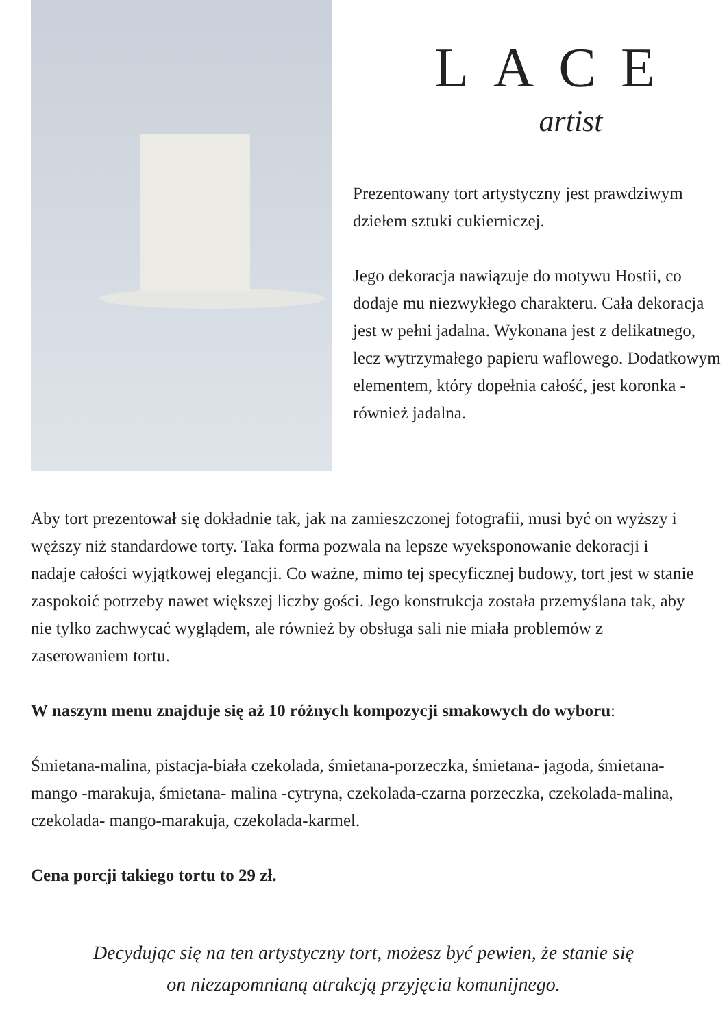LACE
artist
Prezentowany tort artystyczny jest prawdziwym dziełem sztuki cukierniczej.
Jego dekoracja nawiązuje do motywu Hostii, co dodaje mu niezwykłego charakteru. Cała dekoracja jest w pełni jadalna. Wykonana jest z delikatnego, lecz wytrzymałego papieru waflowego. Dodatkowym elementem, który dopełnia całość, jest koronka - również jadalna.
Aby tort prezentował się dokładnie tak, jak na zamieszczonej fotografii, musi być on wyższy i węższy niż standardowe torty. Taka forma pozwala na lepsze wyeksponowanie dekoracji i nadaje całości wyjątkowej elegancji. Co ważne, mimo tej specyficznej budowy, tort jest w stanie zaspokoić potrzeby nawet większej liczby gości. Jego konstrukcja została przemyślana tak, aby nie tylko zachwycać wyglądem, ale również by obsługa sali nie miała problemów z zaserowaniem tortu.
W naszym menu znajduje się aż 10 różnych kompozycji smakowych do wyboru:
Śmietana-malina, pistacja-biała czekolada, śmietana-porzeczka, śmietana- jagoda, śmietana- mango -marakuja, śmietana- malina -cytryna, czekolada-czarna porzeczka, czekolada-malina, czekolada- mango-marakuja, czekolada-karmel.
Cena porcji takiego tortu to 29 zł.
Decydując się na ten artystyczny tort, możesz być pewien, że stanie się
on niezapomnianą atrakcją przyjęcia komunijnego.